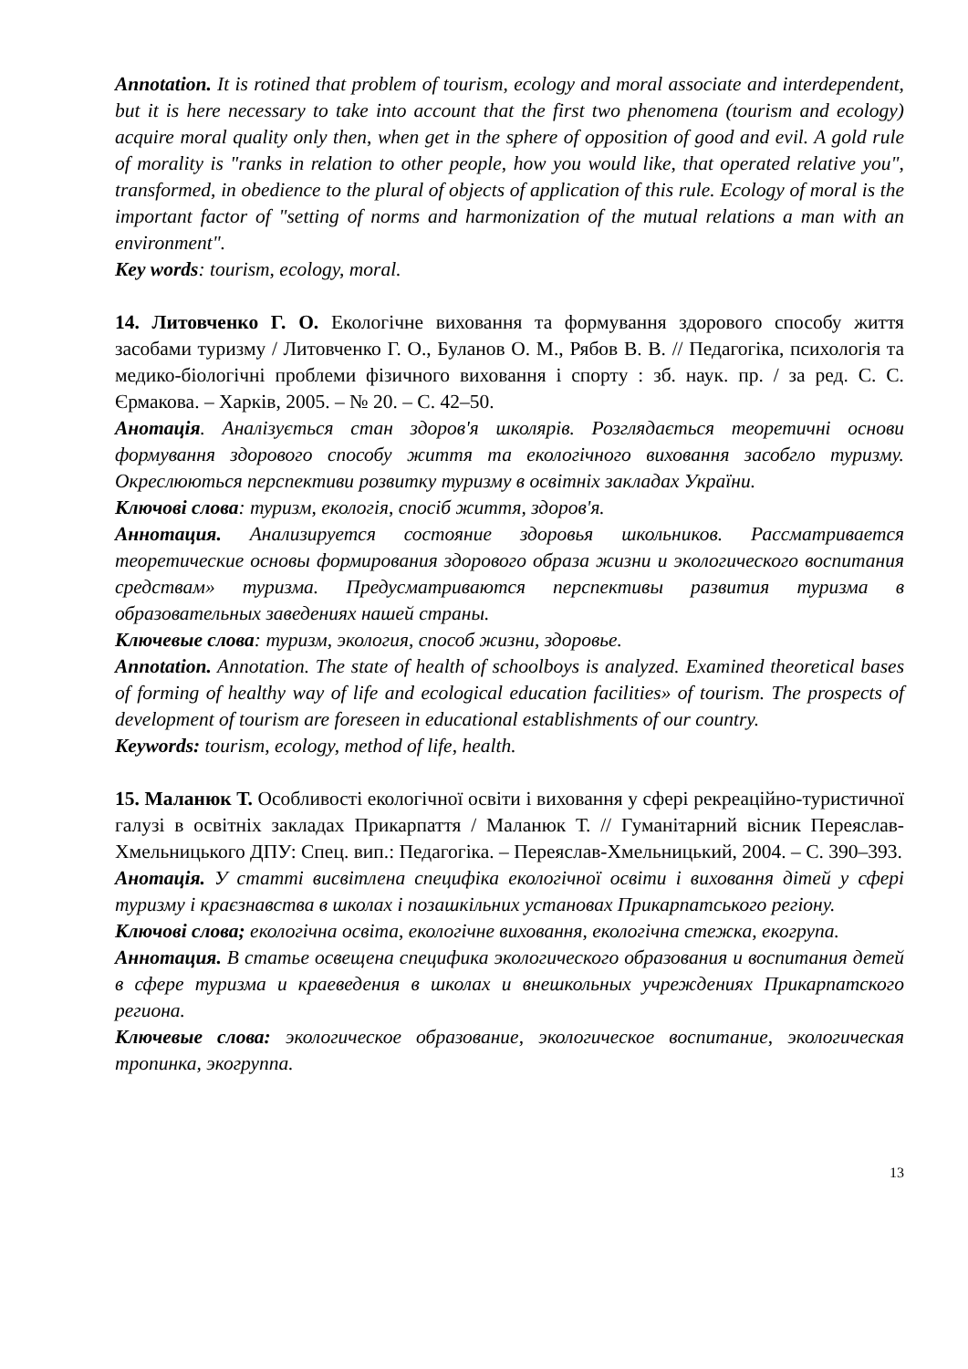Annotation. It is rotined that problem of tourism, ecology and moral associate and interdependent, but it is here necessary to take into account that the first two phenomena (tourism and ecology) acquire moral quality only then, when get in the sphere of opposition of good and evil. A gold rule of morality is "ranks in relation to other people, how you would like, that operated relative you", transformed, in obedience to the plural of objects of application of this rule. Ecology of moral is the important factor of "setting of norms and harmonization of the mutual relations a man with an environment".
Key words: tourism, ecology, moral.
14. Литовченко Г. О. Екологічне виховання та формування здорового способу життя засобами туризму / Литовченко Г. О., Буланов О. М., Рябов В. В. // Педагогіка, психологія та медико-біологічні проблеми фізичного виховання і спорту : зб. наук. пр. / за ред. С. С. Єрмакова. – Харків, 2005. – № 20. – С. 42–50.
Анотація. Аналізується стан здоров'я школярів. Розглядається теоретичні основи формування здорового способу життя та екологічного виховання засобгло туризму. Окреслюються перспективи розвитку туризму в освітніх закладах України.
Ключові слова: туризм, екологія, спосіб життя, здоров'я.
Аннотация. Анализируется состояние здоровья школьников. Рассматривается теоретические основы формирования здорового образа жизни и экологического воспитания средствам» туризма. Предусматриваются перспективы развития туризма в образовательных заведениях нашей страны.
Ключевые слова: туризм, экология, способ жизни, здоровье.
Annotation. Annotation. The state of health of schoolboys is analyzed. Examined theoretical bases of forming of healthy way of life and ecological education facilities» of tourism. The prospects of development of tourism are foreseen in educational establishments of our country.
Keywords: tourism, ecology, method of life, health.
15. Маланюк Т. Особливості екологічної освіти і виховання у сфері рекреаційно-туристичної галузі в освітніх закладах Прикарпаття / Маланюк Т. // Гуманітарний вісник Переяслав-Хмельницького ДПУ: Спец. вип.: Педагогіка. – Переяслав-Хмельницький, 2004. – С. 390–393.
Анотація. У статті висвітлена специфіка екологічної освіти і виховання дітей у сфері туризму і краєзнавства в школах і позашкільних установах Прикарпатського регіону.
Ключові слова; екологічна освіта, екологічне виховання, екологічна стежка, екогрупа.
Аннотация. В статье освещена специфика экологического образования и воспитания детей в сфере туризма и краеведения в школах и внешкольных учреждениях Прикарпатского региона.
Ключевые слова: экологическое образование, экологическое воспитание, экологическая тропинка, экогруппа.
13